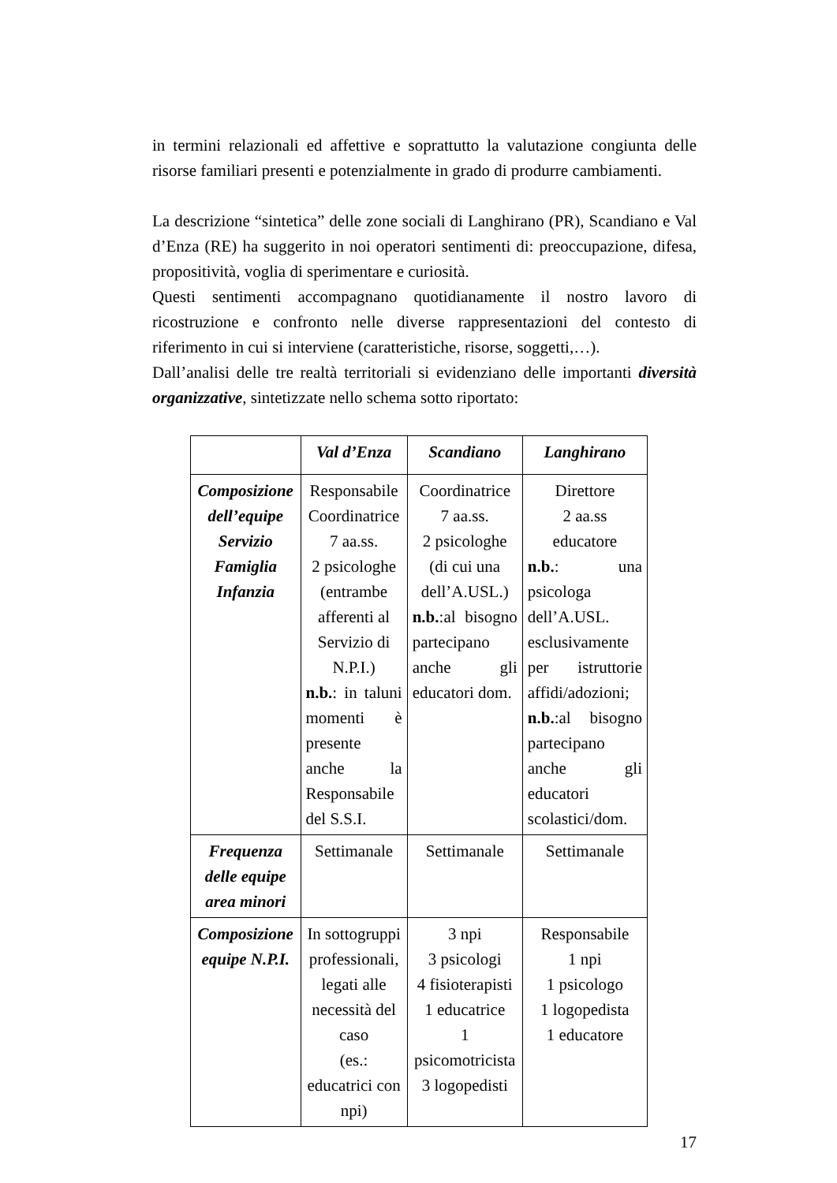in termini relazionali ed affettive e soprattutto la valutazione congiunta delle risorse familiari presenti e potenzialmente in grado di produrre cambiamenti.
La descrizione “sintetica” delle zone sociali di Langhirano (PR), Scandiano e Val d’Enza (RE) ha suggerito in noi operatori sentimenti di: preoccupazione, difesa, propositività, voglia di sperimentare e curiosità.
Questi sentimenti accompagnano quotidianamente il nostro lavoro di ricostruzione e confronto nelle diverse rappresentazioni del contesto di riferimento in cui si interviene (caratteristiche, risorse, soggetti,…).
Dall’analisi delle tre realtà territoriali si evidenziano delle importanti diversità organizzative, sintetizzate nello schema sotto riportato:
| | Val d’Enza | Scandiano | Langhirano |
| --- | --- | --- | --- |
| Composizione dell’equipe Servizio Famiglia Infanzia | Responsabile Coordinatrice 7 aa.ss. 2 psicologhe (entrambe afferenti al Servizio di N.P.I.) n.b. : in taluni momenti è presente anche la Responsabile del S.S.I. | Coordinatrice 7 aa.ss. 2 psicologhe (di cui una dell’A.USL.) n.b. :al bisogno partecipano anche gli educatori dom. | Direttore 2 aa.ss educatore n.b. : una psicologa dell’A.USL. esclusivamente per istruttorie affidi/adozioni; n.b. :al bisogno partecipano anche gli educatori scolastici/dom. |
| Frequenza delle equipe area minori | Settimanale | Settimanale | Settimanale |
| Composizione equipe N.P.I. | In sottogruppi professionali, legati alle necessità del caso (es.: educatrici con npi) | 3 npi 3 psicologi 4 fisioterapisti 1 educatrice 1 psicomotricista 3 logopedisti | Responsabile 1 npi 1 psicologo 1 logopedista 1 educatore |
17